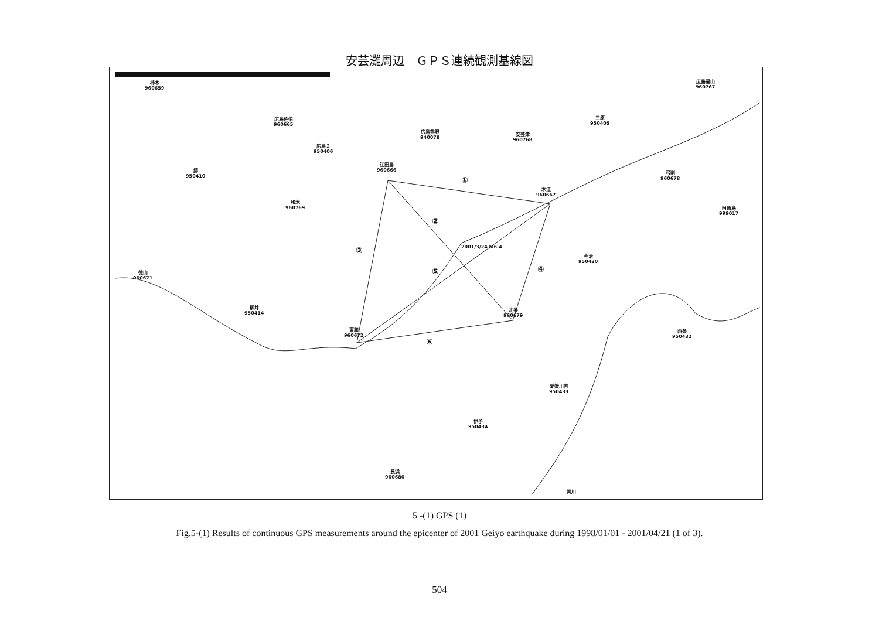安芸灘周辺　ＧＰＳ連続観測基線図
柿木
960659
広島福山
960767
広島佐伯
960665
三原
950405
広島熊野
940078
安芸津
960768
広島２
950406
江田島
960666
鋳
950410
弓削
960678
木江
960667
和木
960769
M魚島
999017
2001/3/24 M6.4
今治
950430
徳山
960671
柳井
950414
北条
960679
東和
960672
西条
950432
愛媛川内
950433
伊予
950434
長浜
960680
美川
①
②
③
④
⑤
⑥
5 -(1) GPS (1)
Fig.5-(1) Results of continuous GPS measurements around the epicenter of 2001 Geiyo earthquake during 1998/01/01 - 2001/04/21 (1 of 3).
504